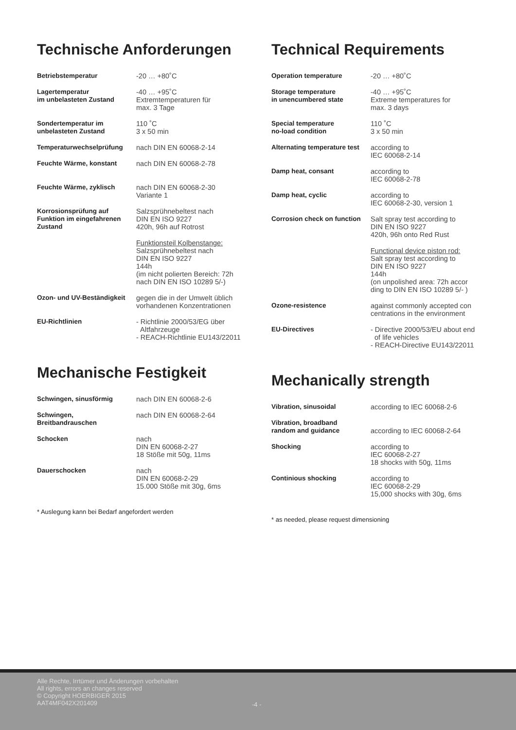Technische Anforderungen
| Betriebstemperatur | -20 … +80˚C |
| Lagertemperatur im unbelasteten Zustand | -40 … +95˚C Extremtemperaturen für max. 3 Tage |
| Sondertemperatur im unbelasteten Zustand | 110 ˚C 3 x 50 min |
| Temperaturwechselprüfung | nach DIN EN 60068-2-14 |
| Feuchte Wärme, konstant | nach DIN EN 60068-2-78 |
| Feuchte Wärme, zyklisch | nach DIN EN 60068-2-30 Variante 1 |
| Korrosionsprüfung auf Funktion im eingefahrenen Zustand | Salzsprühnebeltest nach DIN EN ISO 9227 420h, 96h auf Rotrost |
| | Funktionsteil Kolbenstange: Salzsprühnebeltest nach DIN EN ISO 9227 144h (im nicht polierten Bereich: 72h nach DIN EN ISO 10289 5/-) |
| Ozon- und UV-Beständigkeit | gegen die in der Umwelt üblich vorhandenen Konzentrationen |
| EU-Richtlinien | - Richtlinie 2000/53/EG über Altfahrzeuge - REACH-Richtlinie EU143/22011 |
Mechanische Festigkeit
| Schwingen, sinusförmig | nach DIN EN 60068-2-6 |
| Schwingen, Breitbandrauschen | nach DIN EN 60068-2-64 |
| Schocken | nach DIN EN 60068-2-27 18 Stöße mit 50g, 11ms |
| Dauerschocken | nach DIN EN 60068-2-29 15.000 Stöße mit 30g, 6ms |
* Auslegung kann bei Bedarf angefordert werden
Technical Requirements
| Operation temperature | -20 … +80˚C |
| Storage temperature in unencumbered state | -40 … +95˚C Extreme temperatures for max. 3 days |
| Special temperature no-load condition | 110 ˚C 3 x 50 min |
| Alternating temperature test | according to IEC 60068-2-14 |
| Damp heat, consant | according to IEC 60068-2-78 |
| Damp heat, cyclic | according to IEC 60068-2-30, version 1 |
| Corrosion check on function | Salt spray test according to DIN EN ISO 9227 420h, 96h onto Red Rust |
| | Functional device piston rod: Salt spray test according to DIN EN ISO 9227 144h (on unpolished area: 72h accor ding to DIN EN ISO 10289 5/- ) |
| Ozone-resistence | against commonly accepted con centrations in the environment |
| EU-Directives | - Directive 2000/53/EU about end of life vehicles - REACH-Directive EU143/22011 |
Mechanically strength
| Vibration, sinusoidal | according to IEC 60068-2-6 |
| Vibration, broadband random and guidance | according to IEC 60068-2-64 |
| Shocking | according to IEC 60068-2-27 18 shocks with 50g, 11ms |
| Continious shocking | according to IEC 60068-2-29 15,000 shocks with 30g, 6ms |
* as needed, please request dimensioning
Alle Rechte, Irrtümer und Änderungen vorbehalten
All rights, errors an changes reserved
© Copyright HOERBIGER 2015
AAT4MF042X201409
-4 -